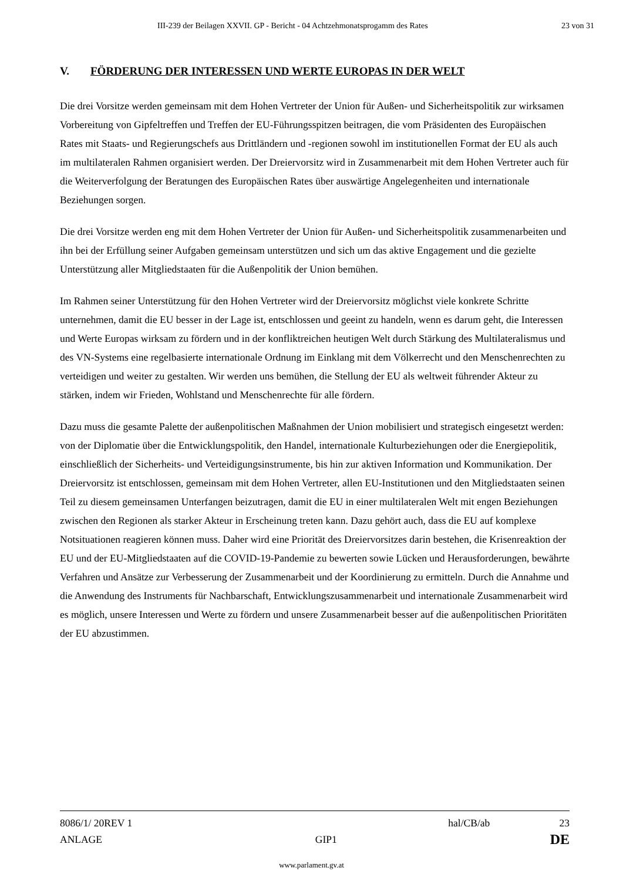III-239 der Beilagen XXVII. GP - Bericht - 04 Achtzehmonatsprogamm des Rates 23 von 31
V. FÖRDERUNG DER INTERESSEN UND WERTE EUROPAS IN DER WELT
Die drei Vorsitze werden gemeinsam mit dem Hohen Vertreter der Union für Außen- und Sicherheitspolitik zur wirksamen Vorbereitung von Gipfeltreffen und Treffen der EU-Führungsspitzen beitragen, die vom Präsidenten des Europäischen Rates mit Staats- und Regierungschefs aus Drittländern und -regionen sowohl im institutionellen Format der EU als auch im multilateralen Rahmen organisiert werden. Der Dreiervorsitz wird in Zusammenarbeit mit dem Hohen Vertreter auch für die Weiterverfolgung der Beratungen des Europäischen Rates über auswärtige Angelegenheiten und internationale Beziehungen sorgen.
Die drei Vorsitze werden eng mit dem Hohen Vertreter der Union für Außen- und Sicherheitspolitik zusammenarbeiten und ihn bei der Erfüllung seiner Aufgaben gemeinsam unterstützen und sich um das aktive Engagement und die gezielte Unterstützung aller Mitgliedstaaten für die Außenpolitik der Union bemühen.
Im Rahmen seiner Unterstützung für den Hohen Vertreter wird der Dreiervorsitz möglichst viele konkrete Schritte unternehmen, damit die EU besser in der Lage ist, entschlossen und geeint zu handeln, wenn es darum geht, die Interessen und Werte Europas wirksam zu fördern und in der konfliktreichen heutigen Welt durch Stärkung des Multilateralismus und des VN-Systems eine regelbasierte internationale Ordnung im Einklang mit dem Völkerrecht und den Menschenrechten zu verteidigen und weiter zu gestalten. Wir werden uns bemühen, die Stellung der EU als weltweit führender Akteur zu stärken, indem wir Frieden, Wohlstand und Menschenrechte für alle fördern.
Dazu muss die gesamte Palette der außenpolitischen Maßnahmen der Union mobilisiert und strategisch eingesetzt werden: von der Diplomatie über die Entwicklungspolitik, den Handel, internationale Kulturbeziehungen oder die Energiepolitik, einschließlich der Sicherheits- und Verteidigungsinstrumente, bis hin zur aktiven Information und Kommunikation. Der Dreiervorsitz ist entschlossen, gemeinsam mit dem Hohen Vertreter, allen EU-Institutionen und den Mitgliedstaaten seinen Teil zu diesem gemeinsamen Unterfangen beizutragen, damit die EU in einer multilateralen Welt mit engen Beziehungen zwischen den Regionen als starker Akteur in Erscheinung treten kann. Dazu gehört auch, dass die EU auf komplexe Notsituationen reagieren können muss. Daher wird eine Priorität des Dreiervorsitzes darin bestehen, die Krisenreaktion der EU und der EU-Mitgliedstaaten auf die COVID-19-Pandemie zu bewerten sowie Lücken und Herausforderungen, bewährte Verfahren und Ansätze zur Verbesserung der Zusammenarbeit und der Koordinierung zu ermitteln. Durch die Annahme und die Anwendung des Instruments für Nachbarschaft, Entwicklungszusammenarbeit und internationale Zusammenarbeit wird es möglich, unsere Interessen und Werte zu fördern und unsere Zusammenarbeit besser auf die außenpolitischen Prioritäten der EU abzustimmen.
8086/1/ 20REV 1 hal/CB/ab 23
ANLAGE GIP1 DE
www.parlament.gv.at